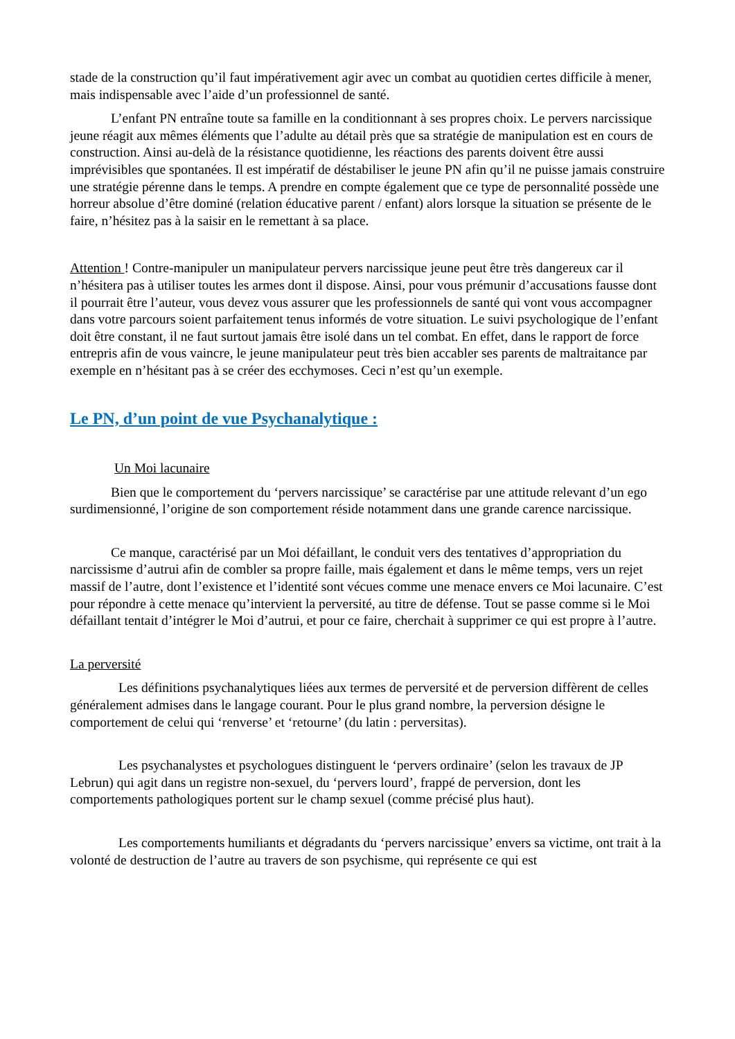stade de la construction qu’il faut impérativement agir avec un combat au quotidien certes difficile à mener, mais indispensable avec l’aide d’un professionnel de santé.
L’enfant PN entraîne toute sa famille en la conditionnant à ses propres choix. Le pervers narcissique jeune réagit aux mêmes éléments que l’adulte au détail près que sa stratégie de manipulation est en cours de construction. Ainsi au-delà de la résistance quotidienne, les réactions des parents doivent être aussi imprévisibles que spontanées. Il est impératif de déstabiliser le jeune PN afin qu’il ne puisse jamais construire une stratégie pérenne dans le temps. A prendre en compte également que ce type de personnalité possède une horreur absolue d’être dominé (relation éducative parent / enfant) alors lorsque la situation se présente de le faire, n’hésitez pas à la saisir en le remettant à sa place.
Attention ! Contre-manipuler un manipulateur pervers narcissique jeune peut être très dangereux car il n’hésitera pas à utiliser toutes les armes dont il dispose. Ainsi, pour vous prémunir d’accusations fausse dont il pourrait être l’auteur, vous devez vous assurer que les professionnels de santé qui vont vous accompagner dans votre parcours soient parfaitement tenus informés de votre situation. Le suivi psychologique de l’enfant doit être constant, il ne faut surtout jamais être isolé dans un tel combat. En effet, dans le rapport de force entrepris afin de vous vaincre, le jeune manipulateur peut très bien accabler ses parents de maltraitance par exemple en n’hésitant pas à se créer des ecchymoses. Ceci n’est qu’un exemple.
Le PN, d’un point de vue Psychanalytique :
Un Moi lacunaire
Bien que le comportement du ‘pervers narcissique’ se caractérise par une attitude relevant d’un ego surdimensionné, l’origine de son comportement réside notamment dans une grande carence narcissique.
Ce manque, caractérisé par un Moi défaillant, le conduit vers des tentatives d’appropriation du narcissisme d’autrui afin de combler sa propre faille, mais également et dans le même temps, vers un rejet massif de l’autre, dont l’existence et l’identité sont vécues comme une menace envers ce Moi lacunaire. C’est pour répondre à cette menace qu’intervient la perversité, au titre de défense. Tout se passe comme si le Moi défaillant tentait d’intégrer le Moi d’autrui, et pour ce faire, cherchait à supprimer ce qui est propre à l’autre.
La perversité
Les définitions psychanalytiques liées aux termes de perversité et de perversion diffèrent de celles généralement admises dans le langage courant. Pour le plus grand nombre, la perversion désigne le comportement de celui qui ‘renverse’ et ‘retourne’ (du latin : perversitas).
Les psychanalystes et psychologues distinguent le ‘pervers ordinaire’ (selon les travaux de JP Lebrun) qui agit dans un registre non-sexuel, du ‘pervers lourd’, frappé de perversion, dont les comportements pathologiques portent sur le champ sexuel (comme précisé plus haut).
Les comportements humiliants et dégradants du ‘pervers narcissique’ envers sa victime, ont trait à la volonté de destruction de l’autre au travers de son psychisme, qui représente ce qui est